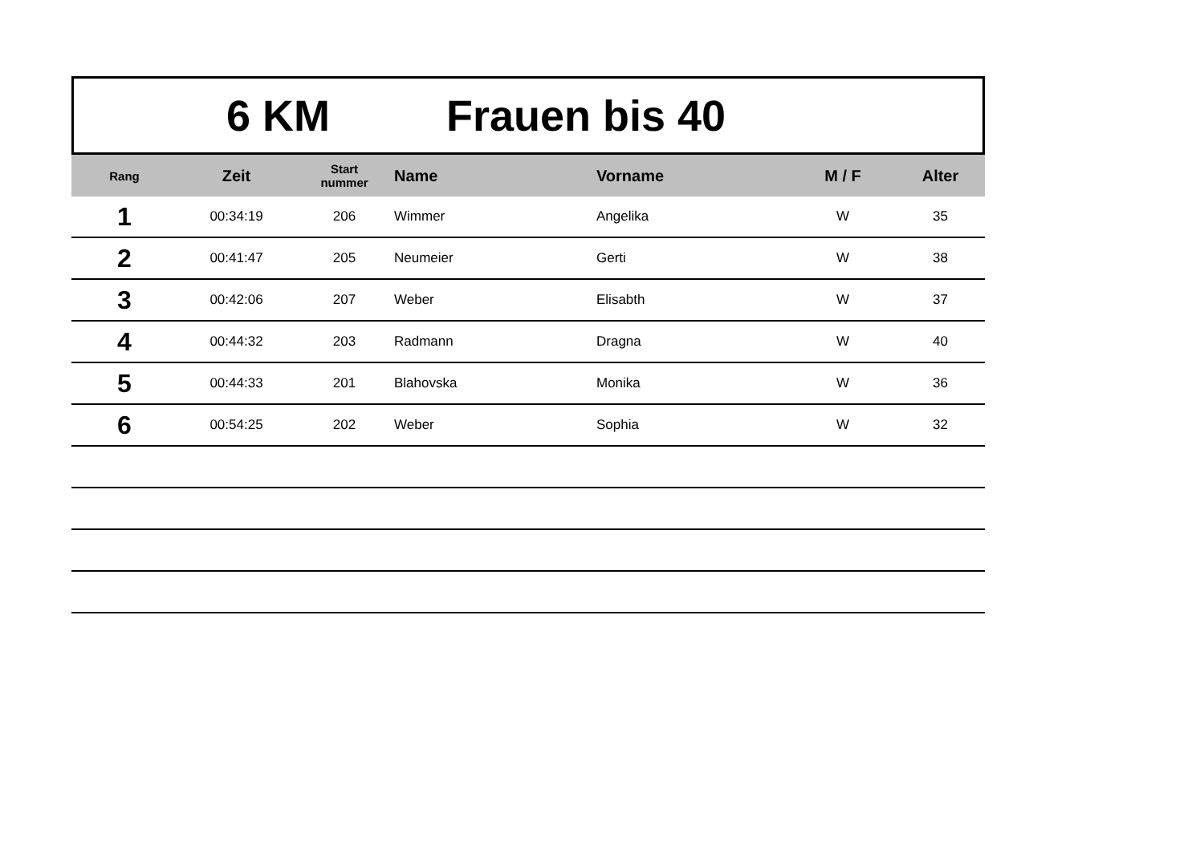6 KM Frauen bis 40
| Rang | Zeit | Start nummer | Name | Vorname | M / F | Alter |
| --- | --- | --- | --- | --- | --- | --- |
| 1 | 00:34:19 | 206 | Wimmer | Angelika | W | 35 |
| 2 | 00:41:47 | 205 | Neumeier | Gerti | W | 38 |
| 3 | 00:42:06 | 207 | Weber | Elisabth | W | 37 |
| 4 | 00:44:32 | 203 | Radmann | Dragna | W | 40 |
| 5 | 00:44:33 | 201 | Blahovska | Monika | W | 36 |
| 6 | 00:54:25 | 202 | Weber | Sophia | W | 32 |